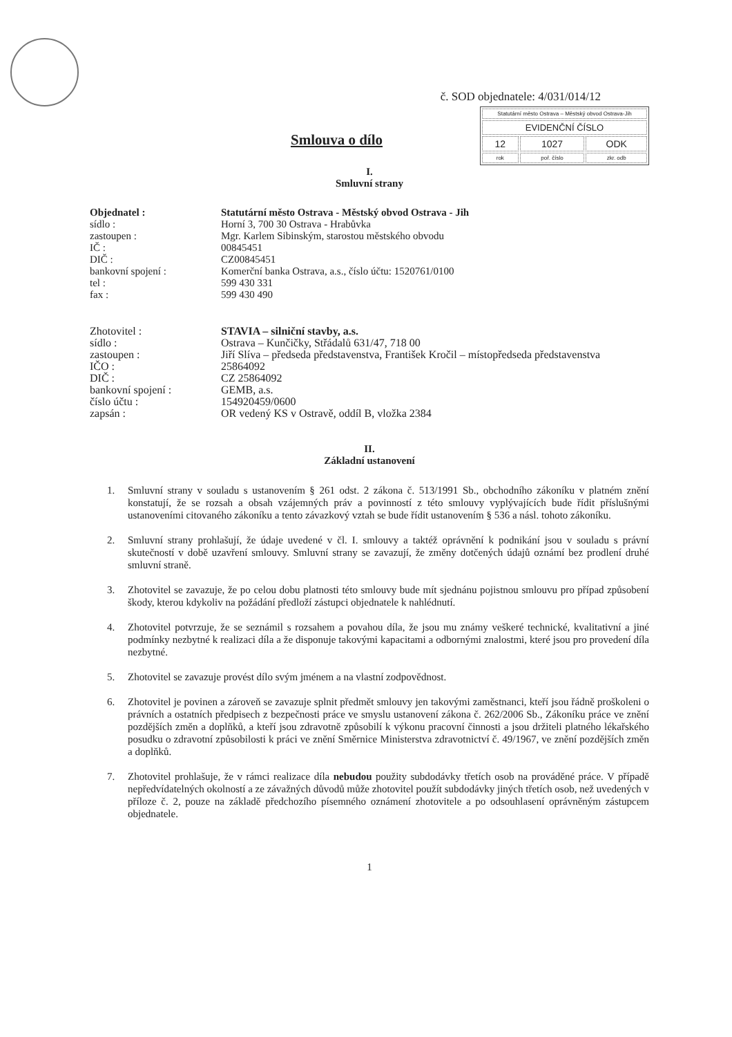č. SOD objednatele: 4/031/014/12
| Statutární město Ostrava – Městský obvod Ostrava-Jih | | |
| EVIDENČNÍ ČÍSLO | | |
| 12 | 1027 | ODK |
| rok | poř. číslo | zkr. odb |
Smlouva o dílo
I.
Smluvní strany
| Objednatel : | Statutární město Ostrava - Městský obvod Ostrava - Jih |
| sídlo : | Horní 3, 700 30 Ostrava - Hrabůvka |
| zastoupen : | Mgr. Karlem Sibinským, starostou městského obvodu |
| IČ : | 00845451 |
| DIČ : | CZ00845451 |
| bankovní spojení : | Komerční banka Ostrava, a.s., číslo účtu: 1520761/0100 |
| tel : | 599 430 331 |
| fax : | 599 430 490 |
| Zhotovitel : | STAVIA – silniční stavby, a.s. |
| sídlo : | Ostrava – Kunčičky, Střádalů 631/47, 718 00 |
| zastoupen : | Jiří Slíva – předseda představenstva, František Kročil – místopředseda představenstva |
| IČO : | 25864092 |
| DIČ : | CZ 25864092 |
| bankovní spojení : | GEMB, a.s. |
| číslo účtu : | 154920459/0600 |
| zapsán : | OR vedený KS v Ostravě, oddíl B, vložka 2384 |
II.
Základní ustanovení
1. Smluvní strany v souladu s ustanovením § 261 odst. 2 zákona č. 513/1991 Sb., obchodního zákoníku v platném znění konstatují, že se rozsah a obsah vzájemných práv a povinností z této smlouvy vyplývajících bude řídit příslušnými ustanoveními citovaného zákoníku a tento závazkový vztah se bude řídit ustanovením § 536 a násl. tohoto zákoníku.
2. Smluvní strany prohlašují, že údaje uvedené v čl. I. smlouvy a taktéž oprávnění k podnikání jsou v souladu s právní skutečností v době uzavření smlouvy. Smluvní strany se zavazují, že změny dotčených údajů oznámí bez prodlení druhé smluvní straně.
3. Zhotovitel se zavazuje, že po celou dobu platnosti této smlouvy bude mít sjednánu pojistnou smlouvu pro případ způsobení škody, kterou kdykoliv na požádání předloží zástupci objednatele k nahlédnutí.
4. Zhotovitel potvrzuje, že se seznámil s rozsahem a povahou díla, že jsou mu známy veškeré technické, kvalitativní a jiné podmínky nezbytné k realizaci díla a že disponuje takovými kapacitami a odbornými znalostmi, které jsou pro provedení díla nezbytné.
5. Zhotovitel se zavazuje provést dílo svým jménem a na vlastní zodpovědnost.
6. Zhotovitel je povinen a zároveň se zavazuje splnit předmět smlouvy jen takovými zaměstnanci, kteří jsou řádně proškoleni o právních a ostatních předpisech z bezpečnosti práce ve smyslu ustanovení zákona č. 262/2006 Sb., Zákoníku práce ve znění pozdějších změn a doplňků, a kteří jsou zdravotně způsobilí k výkonu pracovní činnosti a jsou držiteli platného lékařského posudku o zdravotní způsobilosti k práci ve znění Směrnice Ministerstva zdravotnictví č. 49/1967, ve znění pozdějších změn a doplňků.
7. Zhotovitel prohlašuje, že v rámci realizace díla nebudou použity subdodávky třetích osob na prováděné práce. V případě nepředvídatelných okolností a ze závažných důvodů může zhotovitel použít subdodávky jiných třetích osob, než uvedených v příloze č. 2, pouze na základě předchozího písemného oznámení zhotovitele a po odsouhlasení oprávněným zástupcem objednatele.
1